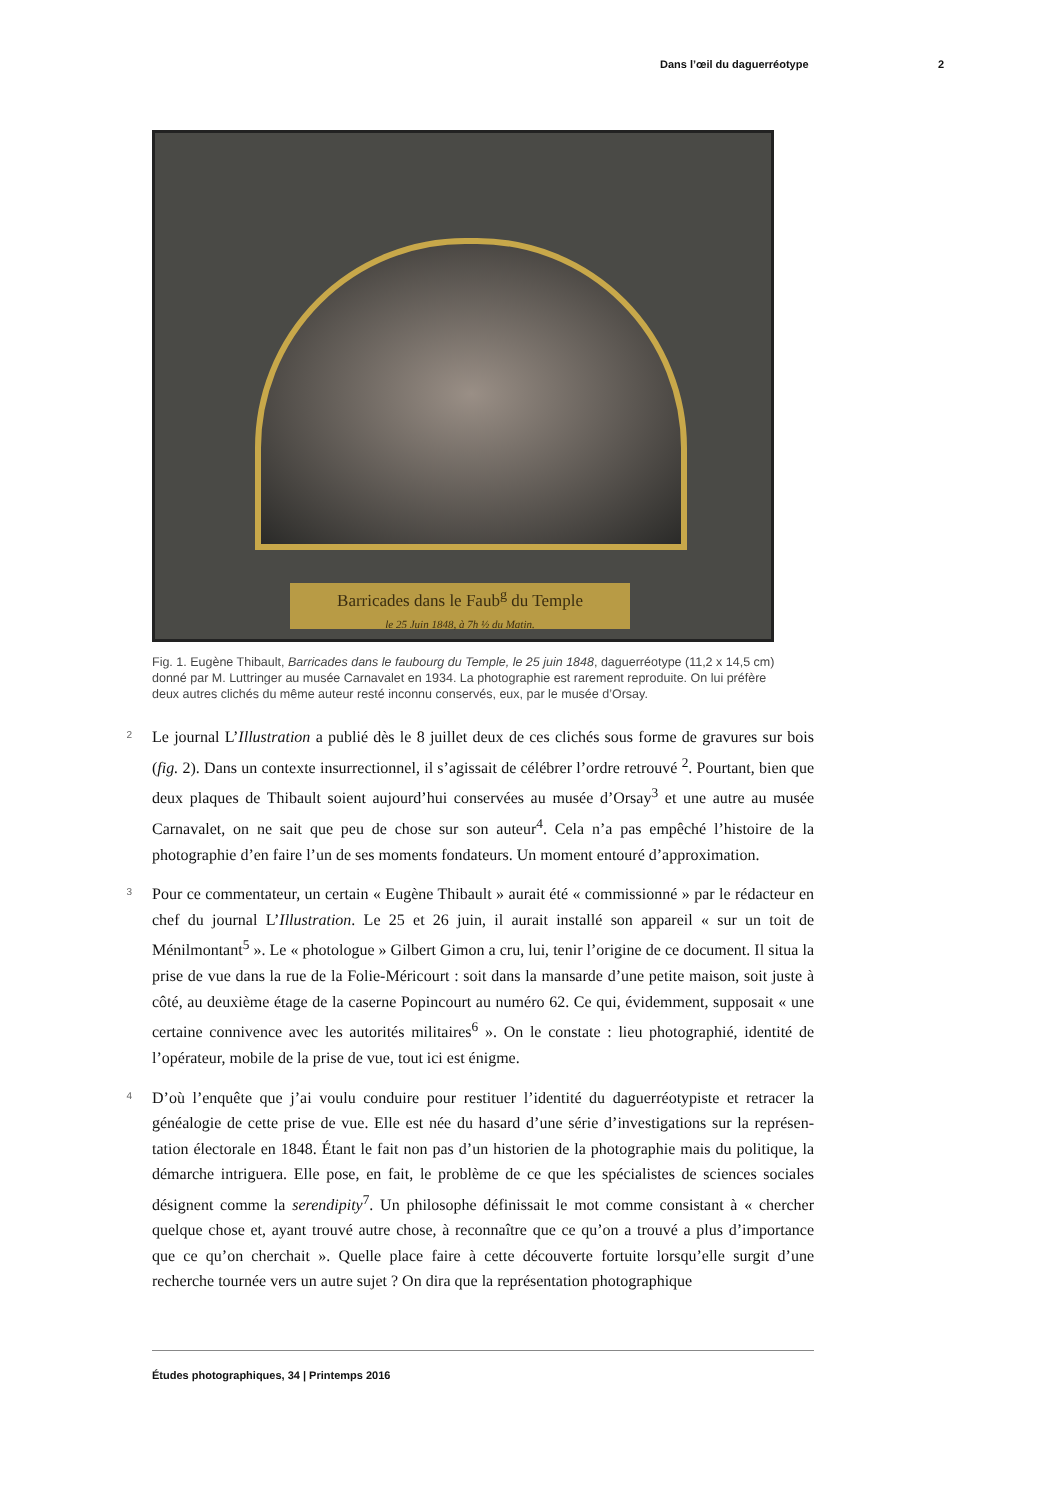Dans l’œil du daguerréotype 2
Barricades dans le Faub<sup>g</sup> du Temple
le 25 Juin 1848, à 7h ½ du Matin.
Fig. 1. Eugène Thibault, Barricades dans le faubourg du Temple, le 25 juin 1848, daguerréotype (11,2 x 14,5 cm) donné par M. Luttringer au musée Carnavalet en 1934. La photographie est rarement reproduite. On lui préfère deux autres clichés du même auteur resté inconnu conservés, eux, par le musée d’Orsay.
2
Le journal L’Illustration a publié dès le 8 juillet deux de ces clichés sous forme de gravures sur bois (fig. 2). Dans un contexte insurrectionnel, il s’agissait de célébrer l’ordre retrouvé <sup>2</sup>. Pourtant, bien que deux plaques de Thibault soient aujourd’hui conservées au musée d’Orsay<sup>3</sup> et une autre au musée Carnavalet, on ne sait que peu de chose sur son auteur<sup>4</sup>. Cela n’a pas empêché l’histoire de la photographie d’en faire l’un de ses moments fondateurs. Un moment entouré d’approximation.
3
Pour ce commentateur, un certain « Eugène Thibault » aurait été « commissionné » par le rédacteur en chef du journal L’Illustration. Le 25 et 26 juin, il aurait installé son appareil « sur un toit de Ménilmontant<sup>5</sup> ». Le « photologue » Gilbert Gimon a cru, lui, tenir l’origine de ce document. Il situa la prise de vue dans la rue de la Folie-Méricourt : soit dans la mansarde d’une petite maison, soit juste à côté, au deuxième étage de la caserne Popincourt au numéro 62. Ce qui, évidemment, supposait « une certaine connivence avec les autorités militaires<sup>6</sup> ». On le constate : lieu photographié, identité de l’opérateur, mobile de la prise de vue, tout ici est énigme.
4
D’où l’enquête que j’ai voulu conduire pour restituer l’identité du daguerréotypiste et retracer la généalogie de cette prise de vue. Elle est née du hasard d’une série d’investigations sur la représen- tation électorale en 1848. Étant le fait non pas d’un historien de la photographie mais du politique, la démarche intriguera. Elle pose, en fait, le problème de ce que les spécialistes de sciences sociales désignent comme la serendipity<sup>7</sup>. Un philosophe définissait le mot comme consistant à « chercher quelque chose et, ayant trouvé autre chose, à reconnaître que ce qu’on a trouvé a plus d’importance que ce qu’on cherchait ». Quelle place faire à cette découverte fortuite lorsqu’elle surgit d’une recherche tournée vers un autre sujet ? On dira que la représentation photographique
Études photographiques, 34 | Printemps 2016